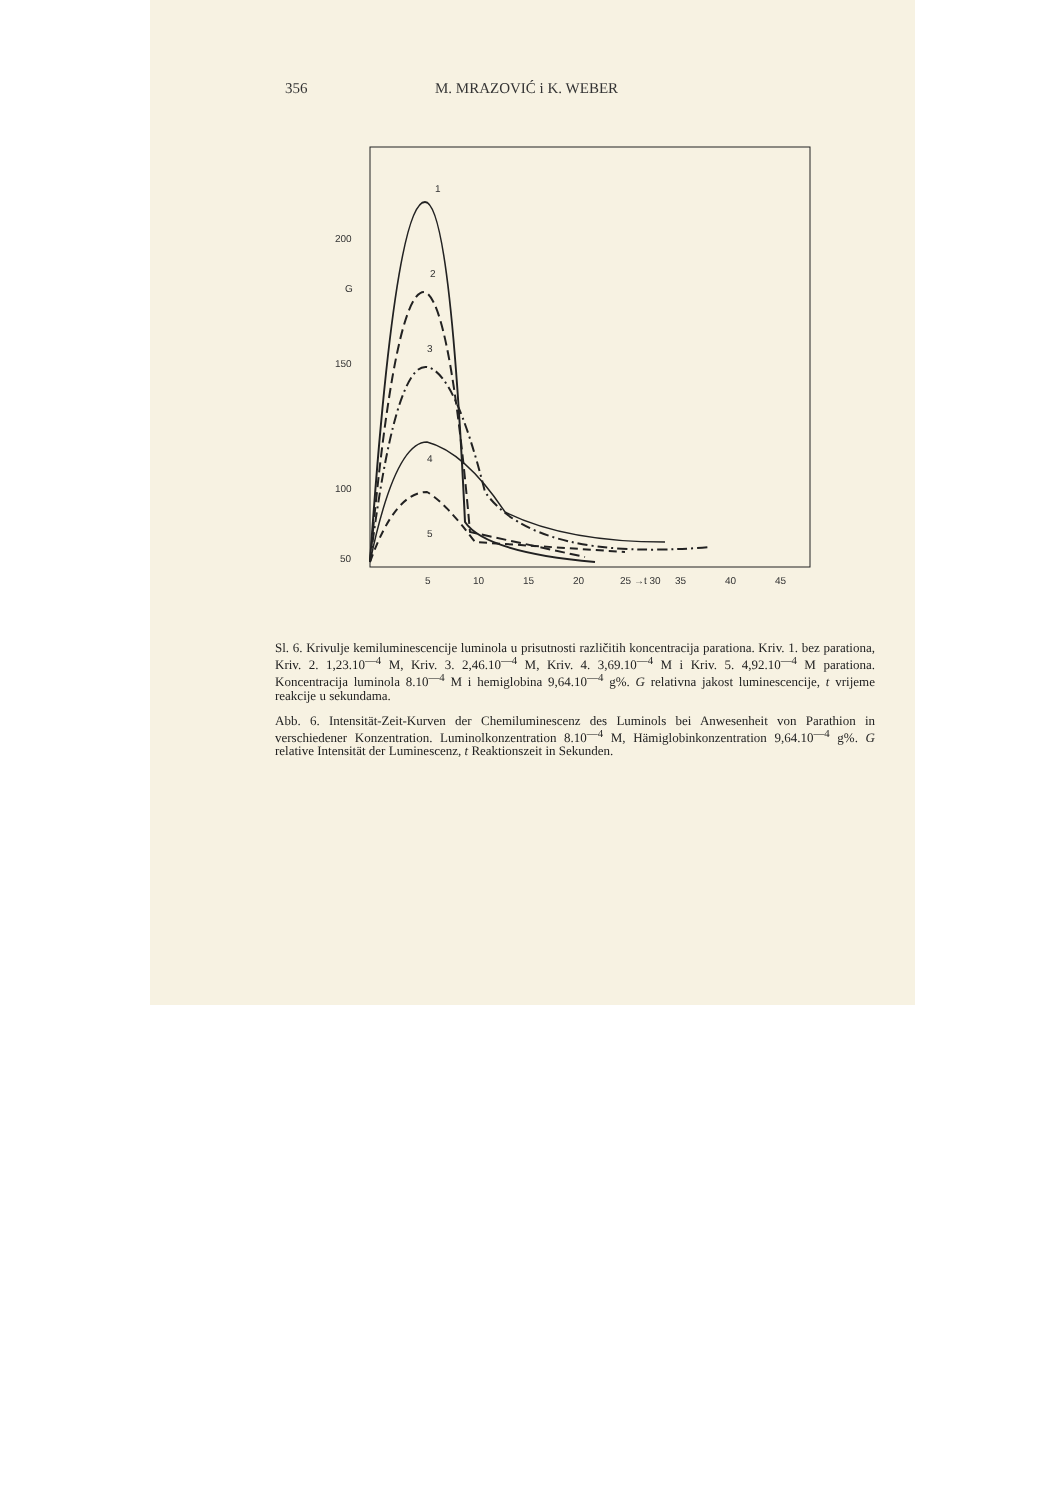356 M. MRAZOVIĆ i K. WEBER
200
G
150
100
50
5
10
15
20
25 →t 30
35
40
45
1
2
3
4
5
Sl. 6. Krivulje kemiluminescencije luminola u prisutnosti različitih koncentracija parationa. Kriv. 1. bez parationa, Kriv. 2. 1,23.10<sup>—4</sup> M, Kriv. 3. 2,46.10<sup>—4</sup> M, Kriv. 4. 3,69.10<sup>—4</sup> M i Kriv. 5. 4,92.10<sup>—4</sup> M parationa. Koncentracija luminola 8.10<sup>—4</sup> M i hemiglobina 9,64.10<sup>—4</sup> g%. G relativna jakost luminescencije, t vrijeme reakcije u sekundama.
Abb. 6. Intensität-Zeit-Kurven der Chemiluminescenz des Luminols bei Anwesenheit von Parathion in verschiedener Konzentration. Luminolkonzentration 8.10<sup>—4</sup> M, Hämiglobinkonzentration 9,64.10<sup>—4</sup> g%. G relative Intensität der Luminescenz, t Reaktionszeit in Sekunden.